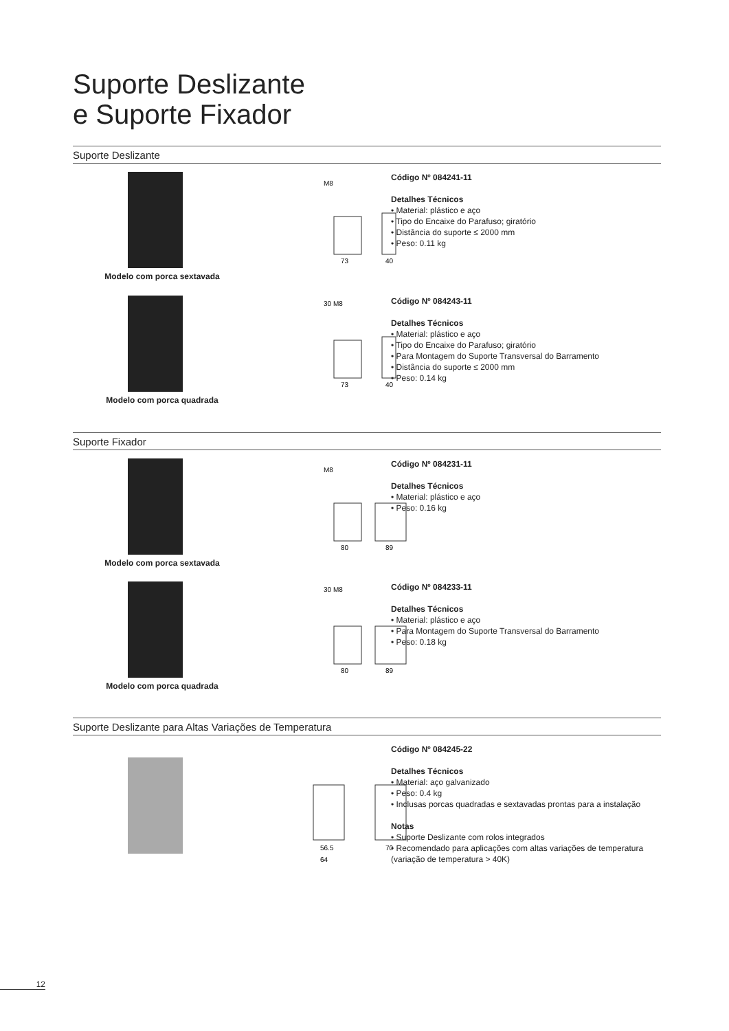Suporte Deslizante
e Suporte Fixador
Suporte Deslizante
Modelo com porca sextavada
M8
73
40
Código Nº 084241-11
Detalhes Técnicos
• Material: plástico e aço
• Tipo do Encaixe do Parafuso; giratório
• Distância do suporte ≤ 2000 mm
• Peso: 0.11 kg
Modelo com porca quadrada
30 M8
73
40
Código Nº 084243-11
Detalhes Técnicos
• Material: plástico e aço
• Tipo do Encaixe do Parafuso; giratório
• Para Montagem do Suporte Transversal do Barramento
• Distância do suporte ≤ 2000 mm
• Peso: 0.14 kg
Suporte Fixador
Modelo com porca sextavada
M8
80
89
Código Nº 084231-11
Detalhes Técnicos
• Material: plástico e aço
• Peso: 0.16 kg
Modelo com porca quadrada
30 M8
80
89
Código Nº 084233-11
Detalhes Técnicos
• Material: plástico e aço
• Para Montagem do Suporte Transversal do Barramento
• Peso: 0.18 kg
Suporte Deslizante para Altas Variações de Temperatura
56.5
64
70
Código Nº 084245-22
Detalhes Técnicos
• Material: aço galvanizado
• Peso: 0.4 kg
• Inclusas porcas quadradas e sextavadas prontas para a instalação
Notas
• Suporte Deslizante com rolos integrados
• Recomendado para aplicações com altas variações de temperatura (variação de temperatura > 40K)
12